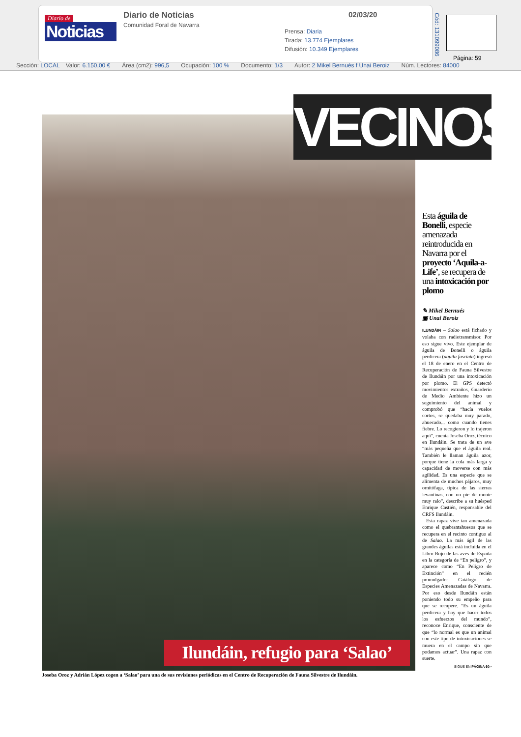Diario de
Noticias
Diario de Noticias
Comunidad Foral de Navarra
02/03/20
Prensa: Diaria
Tirada: 13.774 Ejemplares
Difusión: 10.349 Ejemplares
Cód: 131099086
Página: 59
Sección: LOCAL Valor: 6.150,00 € Área (cm2): 996,5 Ocupación: 100 % Documento: 1/3 Autor: 2 Mikel Bernués f Unai Beroiz Núm. Lectores: 84000
VECINOS
Ilundáin, refugio para ‘Salao’
Joseba Oroz y Adrián López cogen a ‘Salao’ para una de sus revisiones periódicas en el Centro de Recuperación de Fauna Silvestre de Ilundáin.
Esta águila de Bonelli, especie amenazada reintroducida en Navarra por el proyecto ‘Aquila-a-Life’, se recupera de una intoxicación por plomo
✎ Mikel Bernués
▣ Unai Beroiz
ILUNDÁIN – Salao está fichado y volaba con radiotransmisor. Por eso sigue vivo. Este ejemplar de águila de Bonelli o águila perdicera (aquila fasciata) ingresó el 18 de enero en el Centro de Recuperación de Fauna Silvestre de Ilundáin por una intoxicación por plomo. El GPS detectó movimientos extraños, Guarderío de Medio Ambiente hizo un seguimiento del animal y comprobó que “hacía vuelos cortos, se quedaba muy parado, ahuecado... como cuando tienes fiebre. Lo recogieron y lo trajeron aquí”, cuenta Joseba Oroz, técnico en Ilundáin. Se trata de un ave “más pequeña que el águila real. También le llaman águila azor, porque tiene la cola más larga y capacidad de moverse con más agilidad. Es una especie que se alimenta de muchos pájaros, muy ornitófaga, típica de las sierras levantinas, con un pie de monte muy ralo”, describe a su huésped Enrique Castién, responsable del CRFS Ilundáin.
Esta rapaz vive tan amenazada como el quebrantahuesos que se recupera en el recinto contiguo al de Salao. La más ágil de las grandes águilas está incluida en el Libro Rojo de las aves de España en la categoría de “En peligro”, y aparece como “En Peligro de Extinción” en el recién promulgado: Catálogo de Especies Amenazadas de Navarra. Por eso desde Ilundáin están poniendo todo su empeño para que se recupere. “Es un águila perdicera y hay que hacer todos los esfuerzos del mundo”, reconoce Enrique, consciente de que “lo normal es que un animal con este tipo de intoxicaciones se muera en el campo sin que podamos actuar”. Una rapaz con suerte.
SIGUE EN PÁGINA 60>